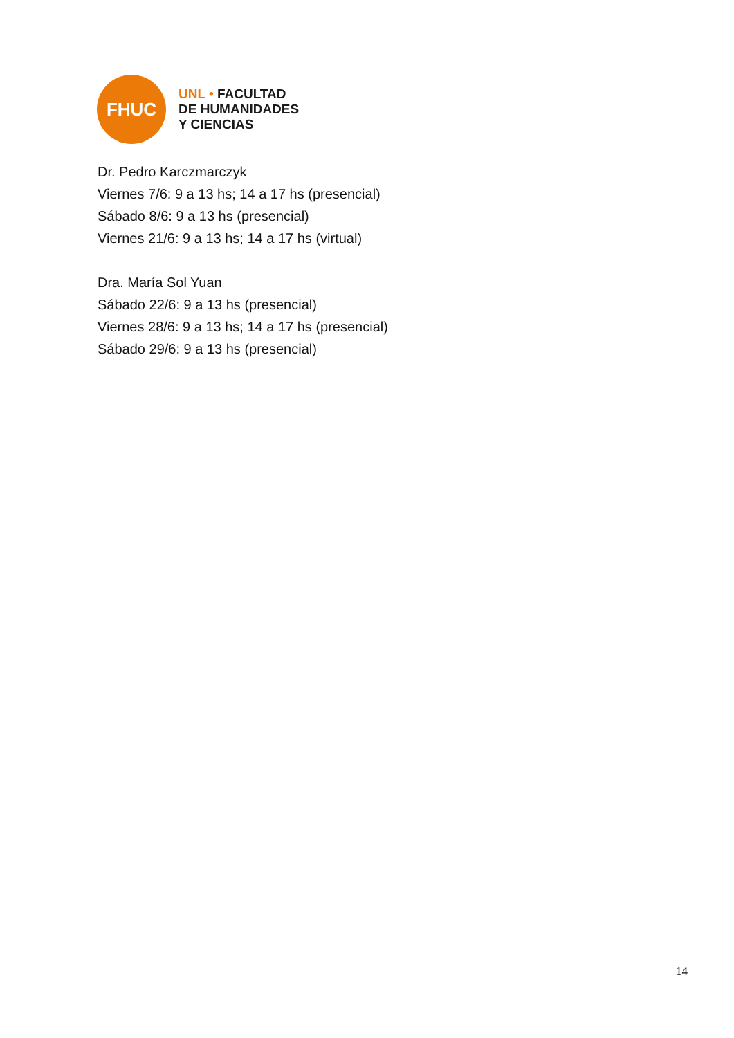FHUC
UNL • FACULTAD
DE HUMANIDADES
Y CIENCIAS
Dr. Pedro Karczmarczyk
Viernes 7/6: 9 a 13 hs; 14 a 17 hs (presencial)
Sábado 8/6: 9 a 13 hs (presencial)
Viernes 21/6: 9 a 13 hs; 14 a 17 hs (virtual)
Dra. María Sol Yuan
Sábado 22/6: 9 a 13 hs (presencial)
Viernes 28/6: 9 a 13 hs; 14 a 17 hs (presencial)
Sábado 29/6: 9 a 13 hs (presencial)
14